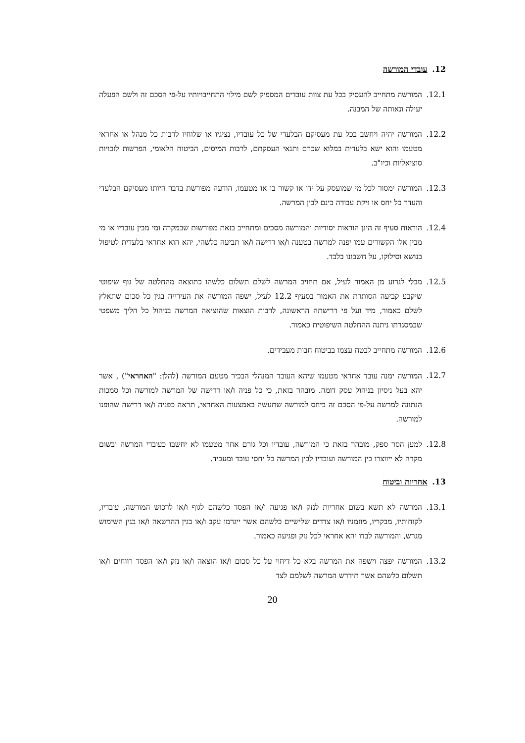12. עובדי המורשה
12.1. המורשה מתחייב להעסיק בכל עת צוות עובדים המספיק לשם מילוי התחייבויותיו על-פי הסכם זה ולשם הפעלה יעילה ונאותה של המבנה.
12.2. המורשה יהיה ויחשב בכל עת מעסיקם הבלעדי של כל עובדיו, נציגיו או שלוחיו לרבות כל מנהל או אחראי מטעמו והוא ישא בלעדית במלוא שכרם ותנאי העסקתם, לרבות המיסים, הביטוח הלאומי, הפרשות לזכויות סוציאליות וכיו"ב.
12.3. המורשה ימסור לכל מי שמועסק על ידו או קשור בו או מטעמו, הודעה מפורשת בדבר היותו מעסיקם הבלעדי והעדר כל יחס או זיקת עבודה בינם לבין המרשה.
12.4. הוראות סעיף זה הינן הוראות יסודיות והמורשה מסכים ומתחייב בזאת מפורשות שבמקרה ומי מבין עובדיו או מי מבין אלו הקשורים עמו יפנה למרשה בטענה ו/או דרישה ו/או תביעה כלשהי, יהא הוא אחראי בלעדית לטיפול בנושא וסילוקו, על חשבונו בלבד.
12.5. מבלי לגרוע מן האמור לעיל, אם תחויב המרשה לשלם תשלום כלשהו כתוצאה מהחלטה של גוף שיפוטי שיקבע קביעה הסותרת את האמור בסעיף 12.2 לעיל, ישפה המורשה את העירייה בגין כל סכום שתאלץ לשלם כאמור, מיד ועל פי דרישתה הראשונה, לרבות הוצאות שהוציאה המרשה בניהול כל הליך משפטי שבמסגרתו ניתנה ההחלטה השיפוטית כאמור.
12.6. המורשה מתחייב לבטח עצמו בביטוח חבות מעבידים.
12.7. המורשה ימנה עובד אחראי מטעמו שיהא העובד המנהלי הבכיר מטעם המורשה (להלן: "האחראי") , אשר יהא בעל ניסיון בניהול עסק דומה. מובהר בזאת, כי כל פניה ו/או דרישה של המרשה למורשה וכל סמכות הנתונה למרשה על-פי הסכם זה ביחס למורשה שתעשה באמצעות האחראי, תראה כפניה ו/או דרישה שהופנו למורשה.
12.8. למען הסר ספק, מובהר בזאת כי המורשה, עובדיו וכל גורם אחר מטעמו לא יחשבו כעובדי המרשה ובשום מקרה לא ייווצרו בין המורשה ועובדיו לבין המרשה כל יחסי עובד ומעביד.
13. אחריות וביטוח
13.1. המרשה לא תשא בשום אחריות לנזק ו/או פגיעה ו/או הפסד כלשהם לגוף ו/או לרכוש המורשה, עובדיו, לקוחותיו, מבקריו, מוזמניו ו/או צדדים שלישיים כלשהם אשר ייגרמו עקב ו/או בגין ההרשאה ו/או בגין השימוש מגרש, והמורשה לבדו יהא אחראי לכל נזק ופגיעה כאמור.
13.2. המורשה יפצה וישפה את המרשה בלא כל דיחוי על כל סכום ו/או הוצאה ו/או נזק ו/או הפסד רווחים ו/או תשלום כלשהם אשר תידרש המרשה לשלמם לצד
20